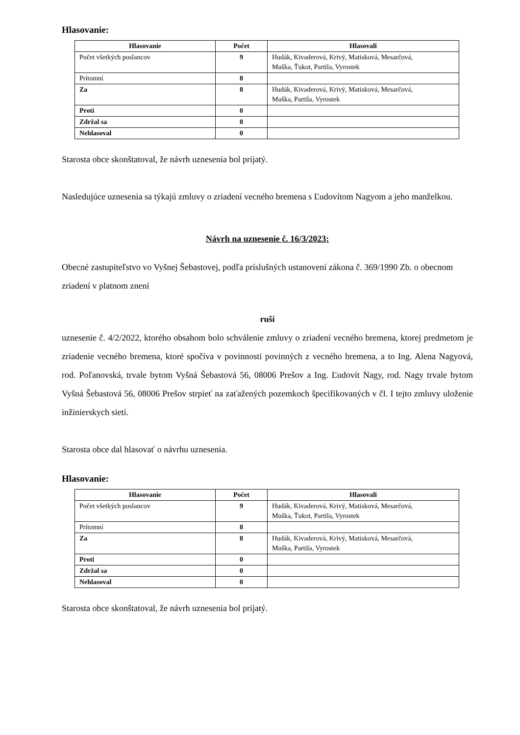Hlasovanie:
| Hlasovanie | Počet | Hlasovali |
| --- | --- | --- |
| Počet všetkých poslancov | 9 | Hudák, Kivaderová, Krivý, Matisková, Mesarčová, Muška, Ťukot, Partila, Vyrostek |
| Prítomní | 8 | |
| Za | 8 | Hudák, Kivaderová, Krivý, Matisková, Mesarčová, Muška, Partila, Vyrostek |
| Proti | 0 | |
| Zdržal sa | 0 | |
| Nehlasoval | 0 | |
Starosta obce skonštatoval, že návrh uznesenia bol prijatý.
Nasledujúce uznesenia sa týkajú zmluvy o zriadení vecného bremena s Ľudovítom Nagyom a jeho manželkou.
Návrh na uznesenie č. 16/3/2023:
Obecné zastupiteľstvo vo Vyšnej Šebastovej, podľa príslušných ustanovení zákona č. 369/1990 Zb. o obecnom zriadení v platnom znení
ruší
uznesenie č. 4/2/2022, ktorého obsahom bolo schválenie zmluvy o zriadení vecného bremena, ktorej predmetom je zriadenie vecného bremena, ktoré spočíva v povinnosti povinných z vecného bremena, a to Ing. Alena Nagyová, rod. Poľanovská, trvale bytom Vyšná Šebastová 56, 08006 Prešov a Ing. Ľudovít Nagy, rod. Nagy trvale bytom Vyšná Šebastová 56, 08006 Prešov strpieť na zaťažených pozemkoch špecifikovaných v čl. I tejto zmluvy uloženie inžinierskych sietí.
Starosta obce dal hlasovať o návrhu uznesenia.
Hlasovanie:
| Hlasovanie | Počet | Hlasovali |
| --- | --- | --- |
| Počet všetkých poslancov | 9 | Hudák, Kivaderová, Krivý, Matisková, Mesarčová, Muška, Ťukot, Partila, Vyrostek |
| Prítomní | 8 | |
| Za | 8 | Hudák, Kivaderová, Krivý, Matisková, Mesarčová, Muška, Partila, Vyrostek |
| Proti | 0 | |
| Zdržal sa | 0 | |
| Nehlasoval | 0 | |
Starosta obce skonštatoval, že návrh uznesenia bol prijatý.